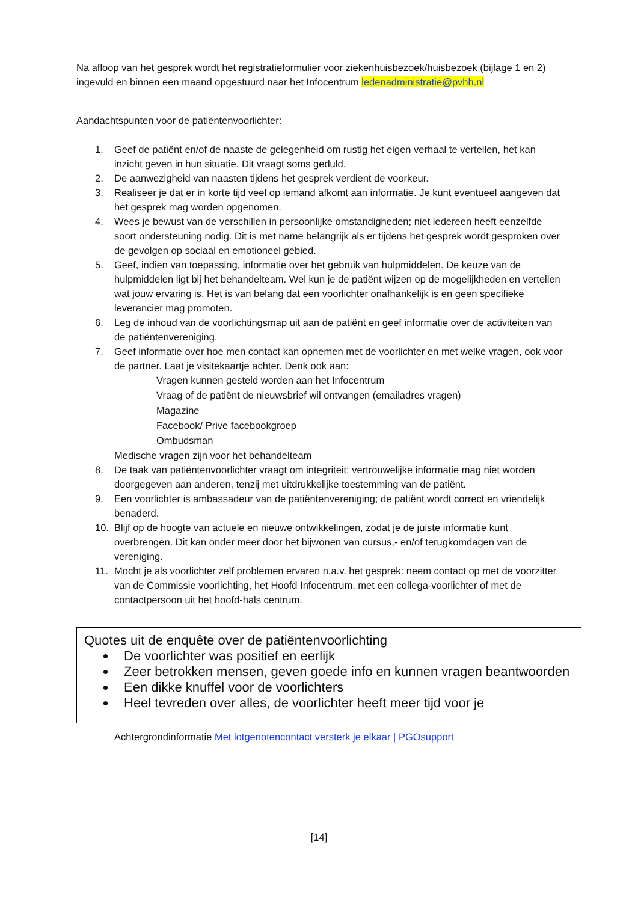Na afloop van het gesprek wordt het registratieformulier voor ziekenhuisbezoek/huisbezoek (bijlage 1 en 2) ingevuld en binnen een maand opgestuurd naar het Infocentrum ledenadministratie@pvhh.nl
Aandachtspunten voor de patiëntenvoorlichter:
1. Geef de patiënt en/of de naaste de gelegenheid om rustig het eigen verhaal te vertellen, het kan inzicht geven in hun situatie. Dit vraagt soms geduld.
2. De aanwezigheid van naasten tijdens het gesprek verdient de voorkeur.
3. Realiseer je dat er in korte tijd veel op iemand afkomt aan informatie. Je kunt eventueel aangeven dat het gesprek mag worden opgenomen.
4. Wees je bewust van de verschillen in persoonlijke omstandigheden; niet iedereen heeft eenzelfde soort ondersteuning nodig. Dit is met name belangrijk als er tijdens het gesprek wordt gesproken over de gevolgen op sociaal en emotioneel gebied.
5. Geef, indien van toepassing, informatie over het gebruik van hulpmiddelen. De keuze van de hulpmiddelen ligt bij het behandelteam. Wel kun je de patiënt wijzen op de mogelijkheden en vertellen wat jouw ervaring is. Het is van belang dat een voorlichter onafhankelijk is en geen specifieke leverancier mag promoten.
6. Leg de inhoud van de voorlichtingsmap uit aan de patiënt en geef informatie over de activiteiten van de patiëntenvereniging.
7. Geef informatie over hoe men contact kan opnemen met de voorlichter en met welke vragen, ook voor de partner. Laat je visitekaartje achter. Denk ook aan:
Vragen kunnen gesteld worden aan het Infocentrum
Vraag of de patiënt de nieuwsbrief wil ontvangen (emailadres vragen)
Magazine
Facebook/ Prive facebookgroep
Ombudsman
Medische vragen zijn voor het behandelteam
8. De taak van patiëntenvoorlichter vraagt om integriteit; vertrouwelijke informatie mag niet worden doorgegeven aan anderen, tenzij met uitdrukkelijke toestemming van de patiënt.
9. Een voorlichter is ambassadeur van de patiëntenvereniging; de patiënt wordt correct en vriendelijk benaderd.
10. Blijf op de hoogte van actuele en nieuwe ontwikkelingen, zodat je de juiste informatie kunt overbrengen. Dit kan onder meer door het bijwonen van cursus,- en/of terugkomdagen van de vereniging.
11. Mocht je als voorlichter zelf problemen ervaren n.a.v. het gesprek: neem contact op met de voorzitter van de Commissie voorlichting, het Hoofd Infocentrum, met een collega-voorlichter of met de contactpersoon uit het hoofd-hals centrum.
Quotes uit de enquête over de patiëntenvoorlichting
De voorlichter was positief en eerlijk
Zeer betrokken mensen, geven goede info en kunnen vragen beantwoorden
Een dikke knuffel voor de voorlichters
Heel tevreden over alles, de voorlichter heeft meer tijd voor je
Achtergrondinformatie Met lotgenotencontact versterk je elkaar | PGOsupport
[14]